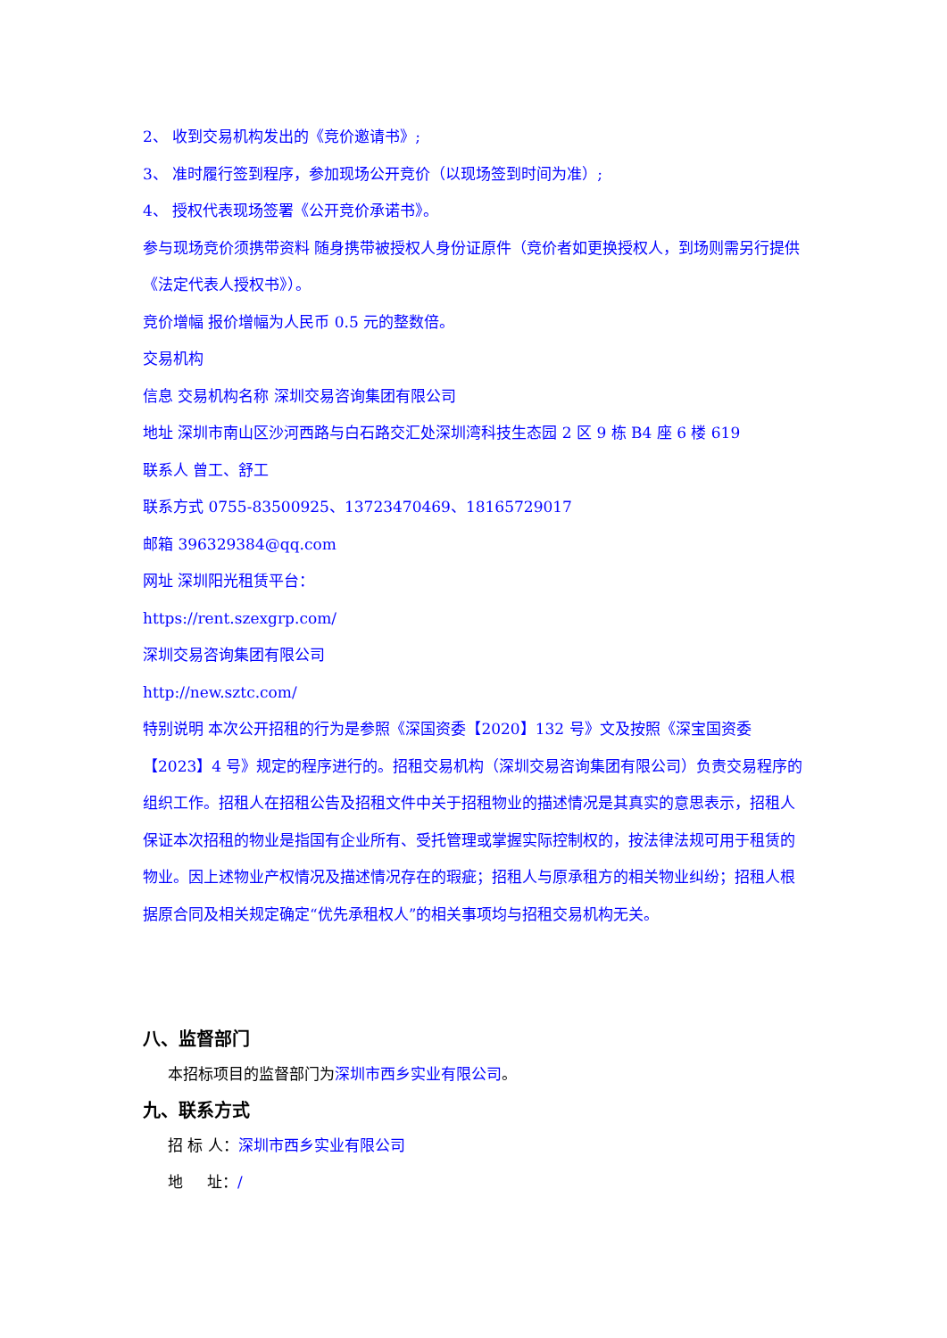2、 收到交易机构发出的《竞价邀请书》;
3、 准时履行签到程序，参加现场公开竞价（以现场签到时间为准）;
4、 授权代表现场签署《公开竞价承诺书》。
参与现场竞价须携带资料 随身携带被授权人身份证原件（竞价者如更换授权人，到场则需另行提供《法定代表人授权书》）。
竞价增幅 报价增幅为人民币 0.5 元的整数倍。
交易机构
信息 交易机构名称 深圳交易咨询集团有限公司
地址 深圳市南山区沙河西路与白石路交汇处深圳湾科技生态园 2 区 9 栋 B4 座 6 楼 619
联系人 曾工、舒工
联系方式 0755-83500925、13723470469、18165729017
邮箱 396329384@qq.com
网址 深圳阳光租赁平台：
https://rent.szexgrp.com/
深圳交易咨询集团有限公司
http://new.sztc.com/
特别说明 本次公开招租的行为是参照《深国资委【2020】132 号》文及按照《深宝国资委【2023】4 号》规定的程序进行的。招租交易机构（深圳交易咨询集团有限公司）负责交易程序的组织工作。招租人在招租公告及招租文件中关于招租物业的描述情况是其真实的意思表示，招租人保证本次招租的物业是指国有企业所有、受托管理或掌握实际控制权的，按法律法规可用于租赁的物业。因上述物业产权情况及描述情况存在的瑕疵；招租人与原承租方的相关物业纠纷；招租人根据原合同及相关规定确定“优先承租权人”的相关事项均与招租交易机构无关。
八、监督部门
本招标项目的监督部门为深圳市西乡实业有限公司。
九、联系方式
招 标 人：深圳市西乡实业有限公司
地 址：/